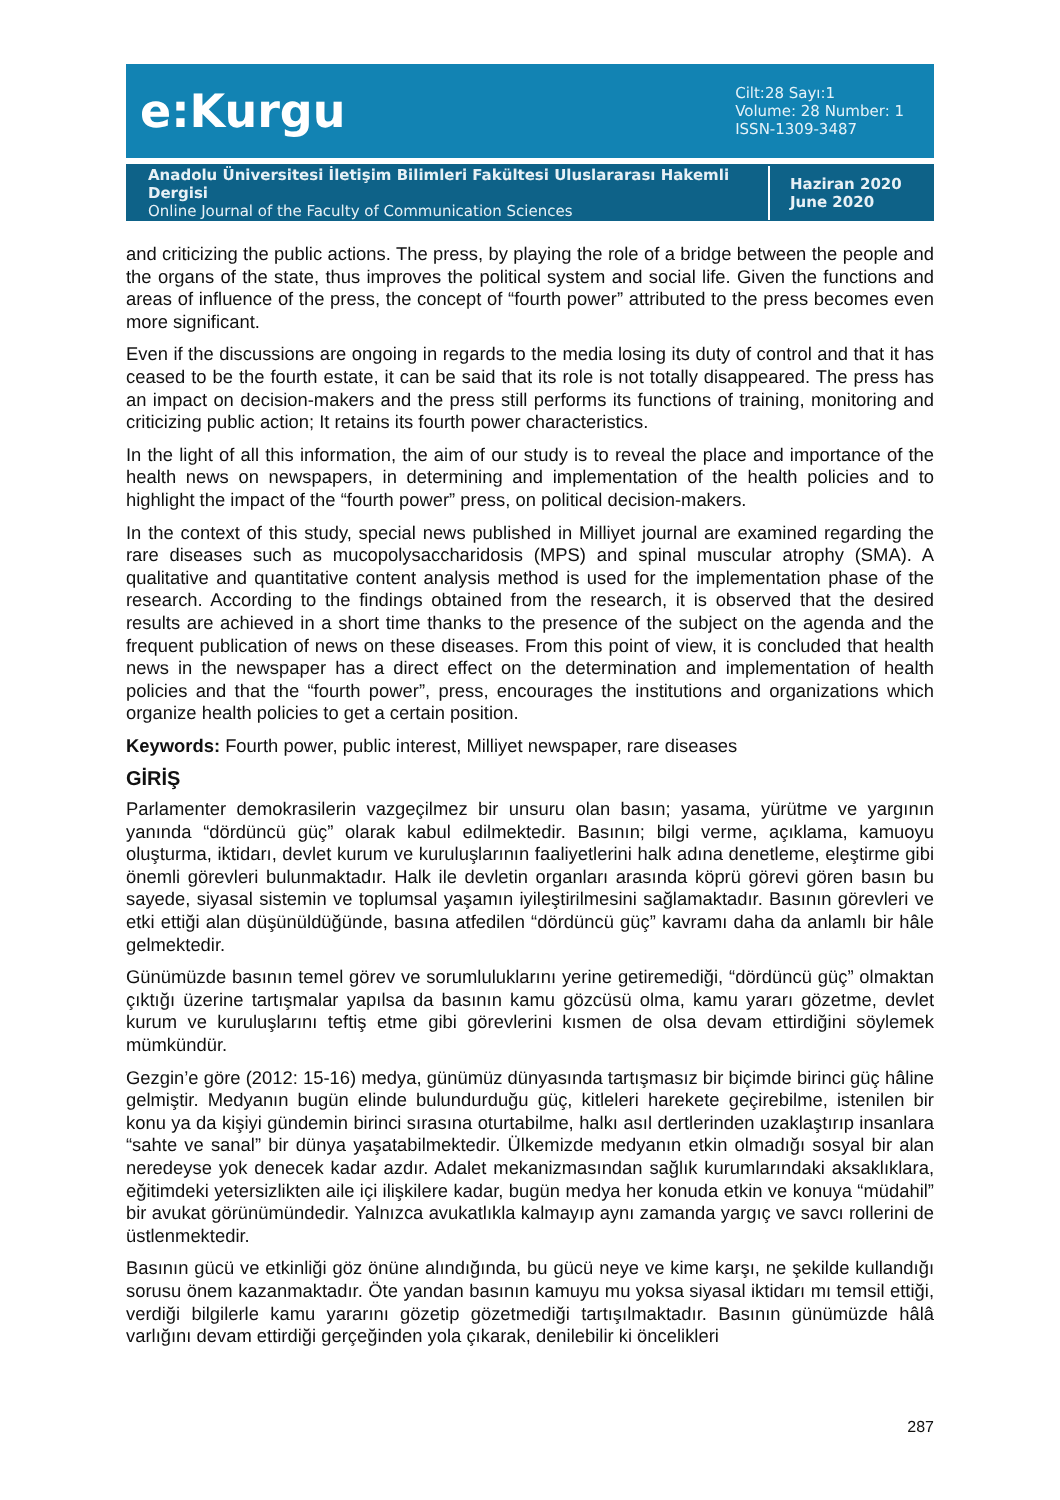e:Kurgu
Cilt:28 Sayı:1
Volume: 28 Number: 1
ISSN-1309-3487
Anadolu Üniversitesi İletişim Bilimleri Fakültesi Uluslararası Hakemli Dergisi
Online Journal of the Faculty of Communication Sciences
Haziran 2020
June 2020
and criticizing the public actions. The press, by playing the role of a bridge between the people and the organs of the state, thus improves the political system and social life. Given the functions and areas of influence of the press, the concept of “fourth power” attributed to the press becomes even more significant.
Even if the discussions are ongoing in regards to the media losing its duty of control and that it has ceased to be the fourth estate, it can be said that its role is not totally disappeared. The press has an impact on decision-makers and the press still performs its functions of training, monitoring and criticizing public action; It retains its fourth power characteristics.
In the light of all this information, the aim of our study is to reveal the place and importance of the health news on newspapers, in determining and implementation of the health policies and to highlight the impact of the “fourth power” press, on political decision-makers.
In the context of this study, special news published in Milliyet journal are examined regarding the rare diseases such as mucopolysaccharidosis (MPS) and spinal muscular atrophy (SMA). A qualitative and quantitative content analysis method is used for the implementation phase of the research. According to the findings obtained from the research, it is observed that the desired results are achieved in a short time thanks to the presence of the subject on the agenda and the frequent publication of news on these diseases. From this point of view, it is concluded that health news in the newspaper has a direct effect on the determination and implementation of health policies and that the “fourth power”, press, encourages the institutions and organizations which organize health policies to get a certain position.
Keywords: Fourth power, public interest, Milliyet newspaper, rare diseases
GİRİŞ
Parlamenter demokrasilerin vazgeçilmez bir unsuru olan basın; yasama, yürütme ve yargının yanında “dördüncü güç” olarak kabul edilmektedir. Basının; bilgi verme, açıklama, kamuoyu oluşturma, iktidarı, devlet kurum ve kuruluşlarının faaliyetlerini halk adına denetleme, eleştirme gibi önemli görevleri bulunmaktadır. Halk ile devletin organları arasında köprü görevi gören basın bu sayede, siyasal sistemin ve toplumsal yaşamın iyileştirilmesini sağlamaktadır. Basının görevleri ve etki ettiği alan düşünüldüğünde, basına atfedilen “dördüncü güç” kavramı daha da anlamlı bir hâle gelmektedir.
Günümüzde basının temel görev ve sorumluluklarını yerine getiremediği, “dördüncü güç” olmaktan çıktığı üzerine tartışmalar yapılsa da basının kamu gözcüsü olma, kamu yararı gözetme, devlet kurum ve kuruluşlarını teftiş etme gibi görevlerini kısmen de olsa devam ettirdiğini söylemek mümkündür.
Gezgin’e göre (2012: 15-16) medya, günümüz dünyasında tartışmasız bir biçimde birinci güç hâline gelmiştir. Medyanın bugün elinde bulundurduğu güç, kitleleri harekete geçirebilme, istenilen bir konu ya da kişiyi gündemin birinci sırasına oturtabilme, halkı asıl dertlerinden uzaklaştırıp insanlara “sahte ve sanal” bir dünya yaşatabilmektedir. Ülkemizde medyanın etkin olmadığı sosyal bir alan neredeyse yok denecek kadar azdır. Adalet mekanizmasından sağlık kurumlarındaki aksaklıklara, eğitimdeki yetersizlikten aile içi ilişkilere kadar, bugün medya her konuda etkin ve konuya “müdahil” bir avukat görünümündedir. Yalnızca avukatlıkla kalmayıp aynı zamanda yargıç ve savcı rollerini de üstlenmektedir.
Basının gücü ve etkinliği göz önüne alındığında, bu gücü neye ve kime karşı, ne şekilde kullandığı sorusu önem kazanmaktadır. Öte yandan basının kamuyu mu yoksa siyasal iktidarı mı temsil ettiği, verdiği bilgilerle kamu yararını gözetip gözetmediği tartışılmaktadır. Basının günümüzde hâlâ varlığını devam ettirdiği gerçeğinden yola çıkarak, denilebilir ki öncelikleri
287